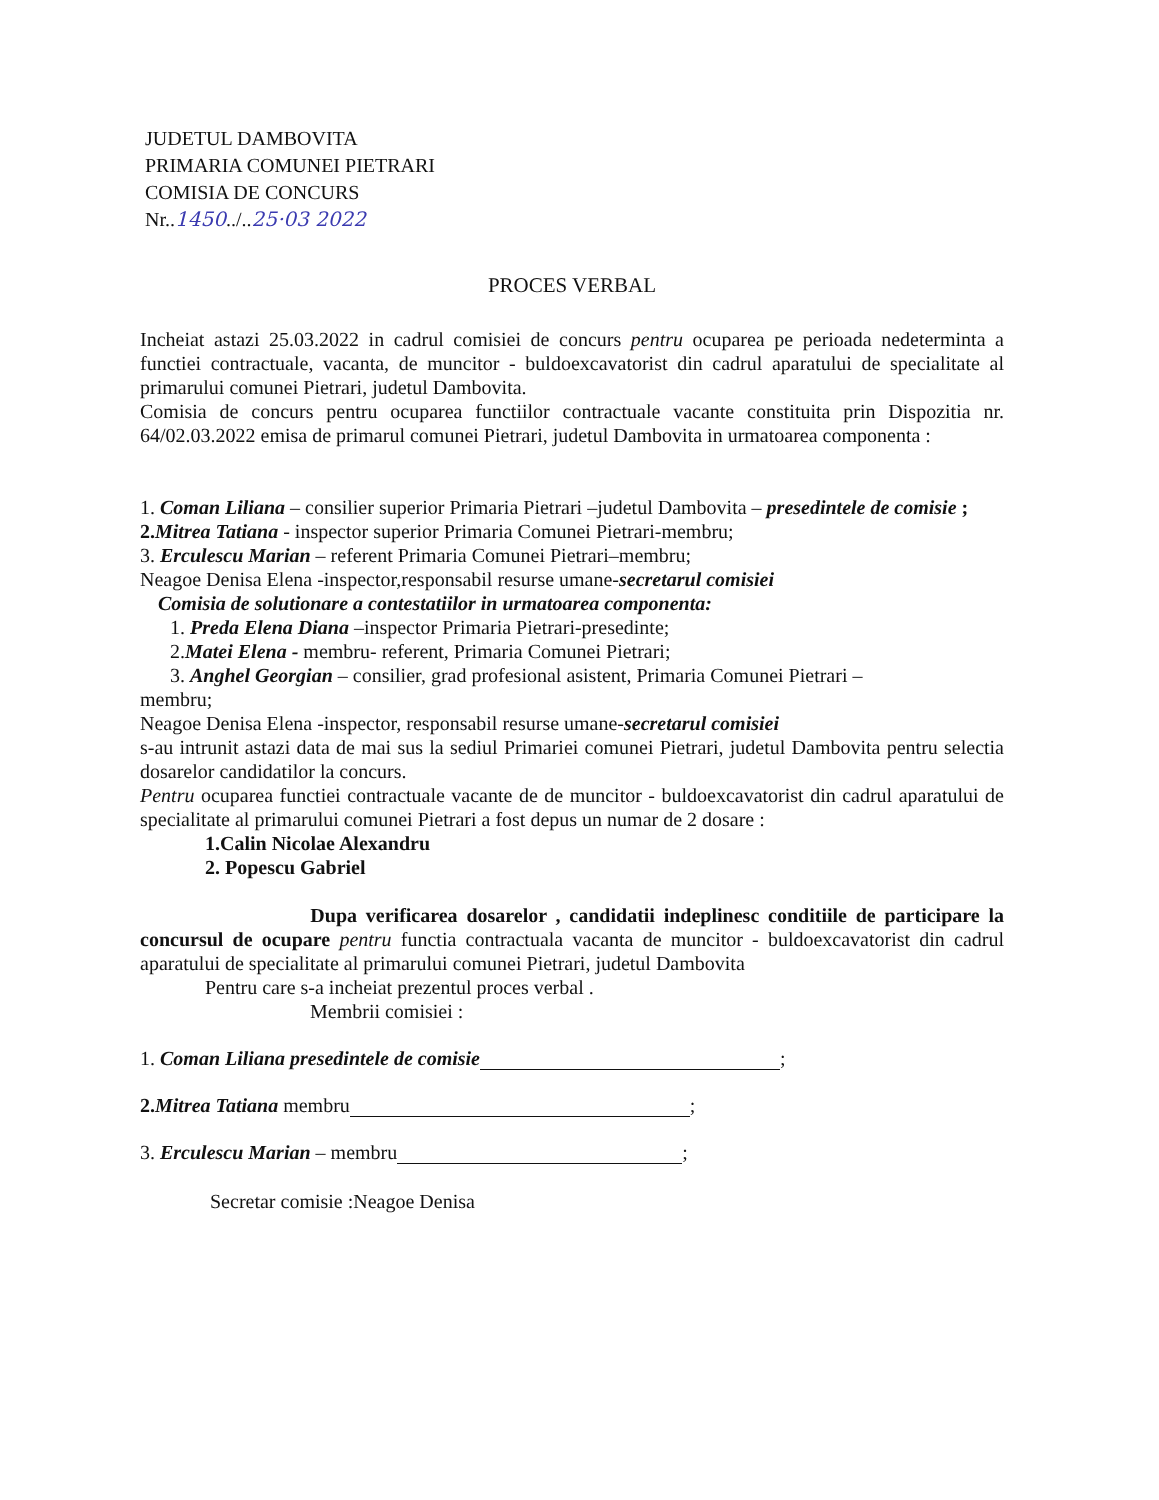JUDETUL DAMBOVITA
PRIMARIA COMUNEI PIETRARI
COMISIA DE CONCURS
Nr..1450../..25·03 2022
PROCES VERBAL
Incheiat astazi 25.03.2022 in cadrul comisiei de concurs pentru ocuparea pe perioada nedeterminta a functiei contractuale, vacanta, de muncitor - buldoexcavatorist din cadrul aparatului de specialitate al primarului comunei Pietrari, judetul Dambovita.
Comisia de concurs pentru ocuparea functiilor contractuale vacante constituita prin Dispozitia nr. 64/02.03.2022 emisa de primarul comunei Pietrari, judetul Dambovita in urmatoarea componenta :
1. Coman Liliana – consilier superior Primaria Pietrari –judetul Dambovita – presedintele de comisie ;
2.Mitrea Tatiana - inspector superior Primaria Comunei Pietrari-membru;
3. Erculescu Marian – referent Primaria Comunei Pietrari–membru;
Neagoe Denisa Elena -inspector,responsabil resurse umane-secretarul comisiei
Comisia de solutionare a contestatiilor in urmatoarea componenta:
1. Preda Elena Diana –inspector Primaria Pietrari-presedinte;
2.Matei Elena - membru- referent, Primaria Comunei Pietrari;
3. Anghel Georgian – consilier, grad profesional asistent, Primaria Comunei Pietrari –
membru;
Neagoe Denisa Elena -inspector, responsabil resurse umane-secretarul comisiei
s-au intrunit astazi data de mai sus la sediul Primariei comunei Pietrari, judetul Dambovita pentru selectia dosarelor candidatilor la concurs.
Pentru ocuparea functiei contractuale vacante de de muncitor - buldoexcavatorist din cadrul aparatului de specialitate al primarului comunei Pietrari a fost depus un numar de 2 dosare :
1.Calin Nicolae Alexandru
2. Popescu Gabriel
Dupa verificarea dosarelor , candidatii indeplinesc conditiile de participare la concursul de ocupare pentru functia contractuala vacanta de muncitor - buldoexcavatorist din cadrul aparatului de specialitate al primarului comunei Pietrari, judetul Dambovita
Pentru care s-a incheiat prezentul proces verbal .
Membrii comisiei :
1. Coman Liliana presedintele de comisie ;
2.Mitrea Tatiana membru ;
3. Erculescu Marian – membru ;
Secretar comisie :Neagoe Denisa